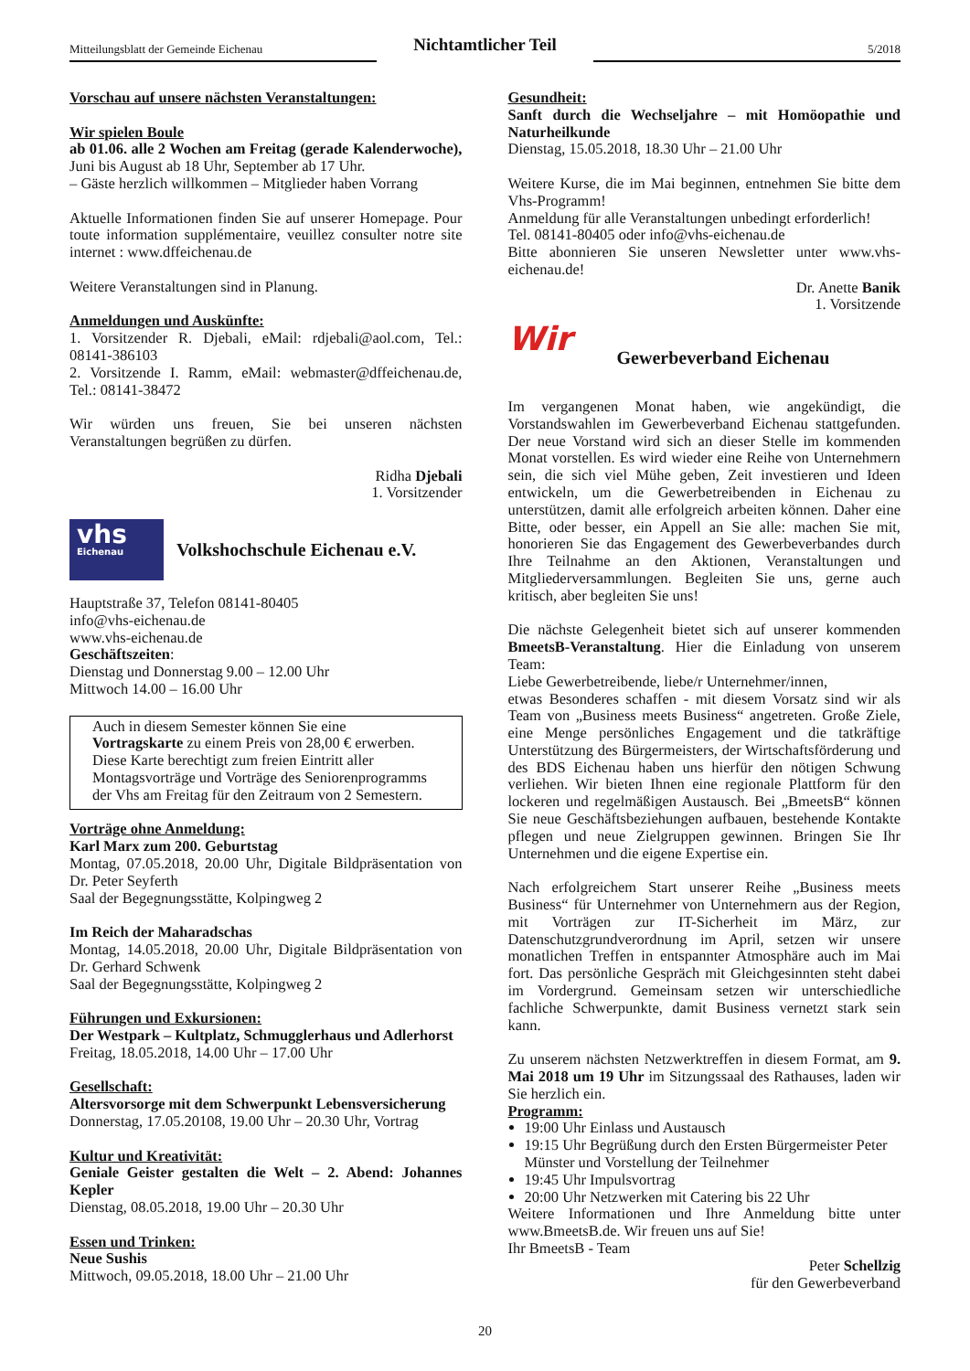Mitteilungsblatt der Gemeinde Eichenau
Nichtamtlicher Teil
5/2018
Vorschau auf unsere nächsten Veranstaltungen:
Wir spielen Boule
ab 01.06. alle 2 Wochen am Freitag (gerade Kalenderwoche), Juni bis August ab 18 Uhr, September ab 17 Uhr.
– Gäste herzlich willkommen – Mitglieder haben Vorrang
Aktuelle Informationen finden Sie auf unserer Homepage. Pour toute information supplémentaire, veuillez consulter notre site internet : www.dffeichenau.de
Weitere Veranstaltungen sind in Planung.
Anmeldungen und Auskünfte:
1. Vorsitzender R. Djebali, eMail: rdjebali@aol.com, Tel.: 08141-386103
2. Vorsitzende I. Ramm, eMail: webmaster@dffeichenau.de, Tel.: 08141-38472
Wir würden uns freuen, Sie bei unseren nächsten Veranstaltungen begrüßen zu dürfen.
Ridha Djebali
1. Vorsitzender
vhs
Eichenau
Volkshochschule Eichenau e.V.
Hauptstraße 37, Telefon 08141-80405
info@vhs-eichenau.de
www.vhs-eichenau.de
Geschäftszeiten:
Dienstag und Donnerstag 9.00 – 12.00 Uhr
Mittwoch 14.00 – 16.00 Uhr
Auch in diesem Semester können Sie eine Vortragskarte zu einem Preis von 28,00 € erwerben. Diese Karte berechtigt zum freien Eintritt aller Montagsvorträge und Vorträge des Seniorenprogramms der Vhs am Freitag für den Zeitraum von 2 Semestern.
Vorträge ohne Anmeldung:
Karl Marx zum 200. Geburtstag
Montag, 07.05.2018, 20.00 Uhr, Digitale Bildpräsentation von Dr. Peter Seyferth
Saal der Begegnungsstätte, Kolpingweg 2
Im Reich der Maharadschas
Montag, 14.05.2018, 20.00 Uhr, Digitale Bildpräsentation von Dr. Gerhard Schwenk
Saal der Begegnungsstätte, Kolpingweg 2
Führungen und Exkursionen:
Der Westpark – Kultplatz, Schmugglerhaus und Adlerhorst
Freitag, 18.05.2018, 14.00 Uhr – 17.00 Uhr
Gesellschaft:
Altersvorsorge mit dem Schwerpunkt Lebensversicherung
Donnerstag, 17.05.20108, 19.00 Uhr – 20.30 Uhr, Vortrag
Kultur und Kreativität:
Geniale Geister gestalten die Welt – 2. Abend: Johannes Kepler
Dienstag, 08.05.2018, 19.00 Uhr – 20.30 Uhr
Essen und Trinken:
Neue Sushis
Mittwoch, 09.05.2018, 18.00 Uhr – 21.00 Uhr
Gesundheit:
Sanft durch die Wechseljahre – mit Homöopathie und Naturheilkunde
Dienstag, 15.05.2018, 18.30 Uhr – 21.00 Uhr
Weitere Kurse, die im Mai beginnen, entnehmen Sie bitte dem Vhs-Programm!
Anmeldung für alle Veranstaltungen unbedingt erforderlich!
Tel. 08141-80405 oder info@vhs-eichenau.de
Bitte abonnieren Sie unseren Newsletter unter www.vhs-eichenau.de!
Dr. Anette Banik
1. Vorsitzende
Wir
Gewerbeverband Eichenau
Im vergangenen Monat haben, wie angekündigt, die Vorstandswahlen im Gewerbeverband Eichenau stattgefunden. Der neue Vorstand wird sich an dieser Stelle im kommenden Monat vorstellen. Es wird wieder eine Reihe von Unternehmern sein, die sich viel Mühe geben, Zeit investieren und Ideen entwickeln, um die Gewerbetreibenden in Eichenau zu unterstützen, damit alle erfolgreich arbeiten können. Daher eine Bitte, oder besser, ein Appell an Sie alle: machen Sie mit, honorieren Sie das Engagement des Gewerbeverbandes durch Ihre Teilnahme an den Aktionen, Veranstaltungen und Mitgliederversammlungen. Begleiten Sie uns, gerne auch kritisch, aber begleiten Sie uns!
Die nächste Gelegenheit bietet sich auf unserer kommenden BmeetsB-Veranstaltung. Hier die Einladung von unserem Team:
Liebe Gewerbetreibende, liebe/r Unternehmer/innen,
etwas Besonderes schaffen - mit diesem Vorsatz sind wir als Team von „Business meets Business“ angetreten. Große Ziele, eine Menge persönliches Engagement und die tatkräftige Unterstützung des Bürgermeisters, der Wirtschaftsförderung und des BDS Eichenau haben uns hierfür den nötigen Schwung verliehen. Wir bieten Ihnen eine regionale Plattform für den lockeren und regelmäßigen Austausch. Bei „BmeetsB“ können Sie neue Geschäftsbeziehungen aufbauen, bestehende Kontakte pflegen und neue Zielgruppen gewinnen. Bringen Sie Ihr Unternehmen und die eigene Expertise ein.
Nach erfolgreichem Start unserer Reihe „Business meets Business“ für Unternehmer von Unternehmern aus der Region, mit Vorträgen zur IT-Sicherheit im März, zur Datenschutzgrundverordnung im April, setzen wir unsere monatlichen Treffen in entspannter Atmosphäre auch im Mai fort. Das persönliche Gespräch mit Gleichgesinnten steht dabei im Vordergrund. Gemeinsam setzen wir unterschiedliche fachliche Schwerpunkte, damit Business vernetzt stark sein kann.
Zu unserem nächsten Netzwerktreffen in diesem Format, am 9. Mai 2018 um 19 Uhr im Sitzungssaal des Rathauses, laden wir Sie herzlich ein.
Programm:
19:00 Uhr Einlass und Austausch
19:15 Uhr Begrüßung durch den Ersten Bürgermeister Peter Münster und Vorstellung der Teilnehmer
19:45 Uhr Impulsvortrag
20:00 Uhr Netzwerken mit Catering bis 22 Uhr
Weitere Informationen und Ihre Anmeldung bitte unter www.BmeetsB.de. Wir freuen uns auf Sie!
Ihr BmeetsB - Team
Peter Schellzig
für den Gewerbeverband
20